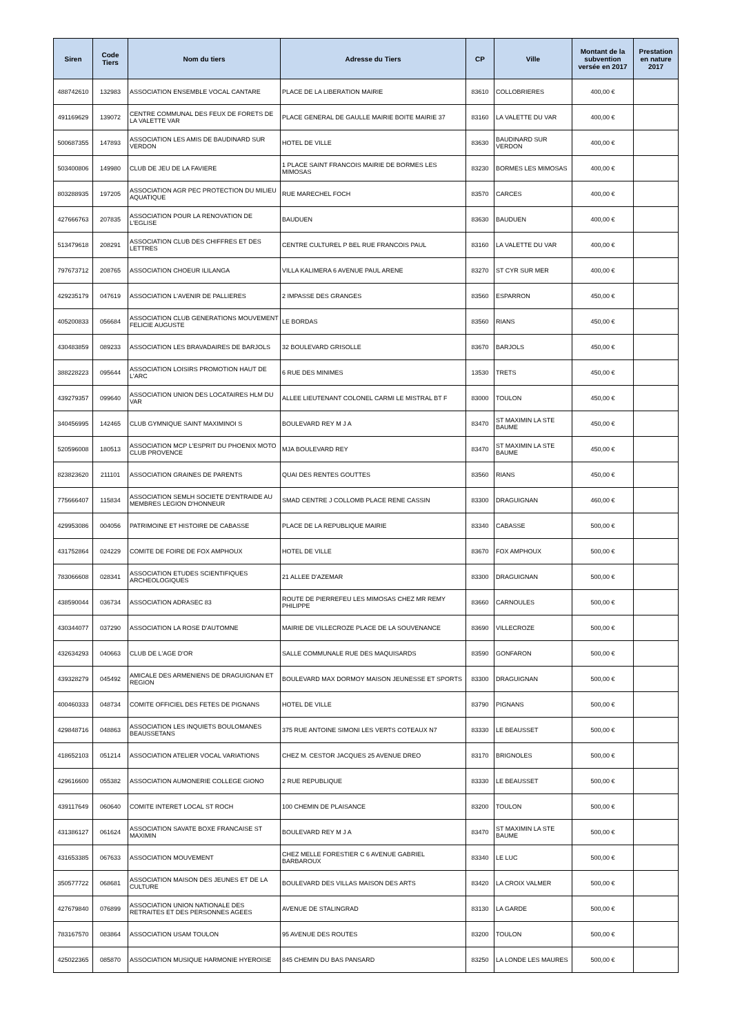| Siren | Code Tiers | Nom du tiers | Adresse du Tiers | CP | Ville | Montant de la subvention versée en 2017 | Prestation en nature 2017 |
| --- | --- | --- | --- | --- | --- | --- | --- |
| 488742610 | 132983 | ASSOCIATION ENSEMBLE VOCAL CANTARE | PLACE DE LA LIBERATION MAIRIE | 83610 | COLLOBRIERES | 400,00 € | |
| 491169629 | 139072 | CENTRE COMMUNAL DES FEUX DE FORETS DE LA VALETTE VAR | PLACE GENERAL DE GAULLE MAIRIE BOITE MAIRIE 37 | 83160 | LA VALETTE DU VAR | 400,00 € | |
| 500687355 | 147893 | ASSOCIATION LES AMIS DE BAUDINARD SUR VERDON | HOTEL DE VILLE | 83630 | BAUDINARD SUR VERDON | 400,00 € | |
| 503400806 | 149980 | CLUB DE JEU DE LA FAVIERE | 1 PLACE SAINT FRANCOIS MAIRIE DE BORMES LES MIMOSAS | 83230 | BORMES LES MIMOSAS | 400,00 € | |
| 803288935 | 197205 | ASSOCIATION AGR PEC PROTECTION DU MILIEU AQUATIQUE | RUE MARECHEL FOCH | 83570 | CARCES | 400,00 € | |
| 427666763 | 207835 | ASSOCIATION POUR LA RENOVATION DE L'EGLISE | BAUDUEN | 83630 | BAUDUEN | 400,00 € | |
| 513479618 | 208291 | ASSOCIATION CLUB DES CHIFFRES ET DES LETTRES | CENTRE CULTUREL P BEL RUE FRANCOIS PAUL | 83160 | LA VALETTE DU VAR | 400,00 € | |
| 797673712 | 208765 | ASSOCIATION CHOEUR ILILANGA | VILLA KALIMERA 6 AVENUE PAUL ARENE | 83270 | ST CYR SUR MER | 400,00 € | |
| 429235179 | 047619 | ASSOCIATION L'AVENIR DE PALLIERES | 2 IMPASSE DES GRANGES | 83560 | ESPARRON | 450,00 € | |
| 405200833 | 056684 | ASSOCIATION CLUB GENERATIONS MOUVEMENT FELICIE AUGUSTE | LE BORDAS | 83560 | RIANS | 450,00 € | |
| 430483859 | 089233 | ASSOCIATION LES BRAVADAIRES DE BARJOLS | 32 BOULEVARD GRISOLLE | 83670 | BARJOLS | 450,00 € | |
| 388228223 | 095644 | ASSOCIATION LOISIRS PROMOTION HAUT DE L'ARC | 6 RUE DES MINIMES | 13530 | TRETS | 450,00 € | |
| 439279357 | 099640 | ASSOCIATION UNION DES LOCATAIRES HLM DU VAR | ALLEE LIEUTENANT COLONEL CARMI LE MISTRAL BT F | 83000 | TOULON | 450,00 € | |
| 340456995 | 142465 | CLUB GYMNIQUE SAINT MAXIMINOI S | BOULEVARD REY M J A | 83470 | ST MAXIMIN LA STE BAUME | 450,00 € | |
| 520596008 | 180513 | ASSOCIATION MCP L'ESPRIT DU PHOENIX MOTO CLUB PROVENCE | MJA BOULEVARD REY | 83470 | ST MAXIMIN LA STE BAUME | 450,00 € | |
| 823823620 | 211101 | ASSOCIATION GRAINES DE PARENTS | QUAI DES RENTES GOUTTES | 83560 | RIANS | 450,00 € | |
| 775666407 | 115834 | ASSOCIATION SEMLH SOCIETE D'ENTRAIDE AU MEMBRES LEGION D'HONNEUR | SMAD CENTRE J COLLOMB PLACE RENE CASSIN | 83300 | DRAGUIGNAN | 460,00 € | |
| 429953086 | 004056 | PATRIMOINE ET HISTOIRE DE CABASSE | PLACE DE LA REPUBLIQUE MAIRIE | 83340 | CABASSE | 500,00 € | |
| 431752864 | 024229 | COMITE DE FOIRE DE FOX AMPHOUX | HOTEL DE VILLE | 83670 | FOX AMPHOUX | 500,00 € | |
| 783066608 | 028341 | ASSOCIATION ETUDES SCIENTIFIQUES ARCHEOLOGIQUES | 21 ALLEE D'AZEMAR | 83300 | DRAGUIGNAN | 500,00 € | |
| 438590044 | 036734 | ASSOCIATION ADRASEC 83 | ROUTE DE PIERREFEU LES MIMOSAS CHEZ MR REMY PHILIPPE | 83660 | CARNOULES | 500,00 € | |
| 430344077 | 037290 | ASSOCIATION LA ROSE D'AUTOMNE | MAIRIE DE VILLECROZE PLACE DE LA SOUVENANCE | 83690 | VILLECROZE | 500,00 € | |
| 432634293 | 040663 | CLUB DE L'AGE D'OR | SALLE COMMUNALE RUE DES MAQUISARDS | 83590 | GONFARON | 500,00 € | |
| 439328279 | 045492 | AMICALE DES ARMENIENS DE DRAGUIGNAN ET REGION | BOULEVARD MAX DORMOY MAISON JEUNESSE ET SPORTS | 83300 | DRAGUIGNAN | 500,00 € | |
| 400460333 | 048734 | COMITE OFFICIEL DES FETES DE PIGNANS | HOTEL DE VILLE | 83790 | PIGNANS | 500,00 € | |
| 429848716 | 048863 | ASSOCIATION LES INQUIETS BOULOMANES BEAUSSETANS | 375 RUE ANTOINE SIMONI LES VERTS COTEAUX N7 | 83330 | LE BEAUSSET | 500,00 € | |
| 418652103 | 051214 | ASSOCIATION ATELIER VOCAL VARIATIONS | CHEZ M. CESTOR JACQUES 25 AVENUE DREO | 83170 | BRIGNOLES | 500,00 € | |
| 429616600 | 055382 | ASSOCIATION AUMONERIE COLLEGE GIONO | 2 RUE REPUBLIQUE | 83330 | LE BEAUSSET | 500,00 € | |
| 439117649 | 060640 | COMITE INTERET LOCAL ST ROCH | 100 CHEMIN DE PLAISANCE | 83200 | TOULON | 500,00 € | |
| 431386127 | 061624 | ASSOCIATION SAVATE BOXE FRANCAISE ST MAXIMIN | BOULEVARD REY M J A | 83470 | ST MAXIMIN LA STE BAUME | 500,00 € | |
| 431653385 | 067633 | ASSOCIATION MOUVEMENT | CHEZ MELLE FORESTIER C 6 AVENUE GABRIEL BARBAROUX | 83340 | LE LUC | 500,00 € | |
| 350577722 | 068681 | ASSOCIATION MAISON DES JEUNES ET DE LA CULTURE | BOULEVARD DES VILLAS MAISON DES ARTS | 83420 | LA CROIX VALMER | 500,00 € | |
| 427679840 | 076899 | ASSOCIATION UNION NATIONALE DES RETRAITES ET DES PERSONNES AGEES | AVENUE DE STALINGRAD | 83130 | LA GARDE | 500,00 € | |
| 783167570 | 083864 | ASSOCIATION USAM TOULON | 95 AVENUE DES ROUTES | 83200 | TOULON | 500,00 € | |
| 425022365 | 085870 | ASSOCIATION MUSIQUE HARMONIE HYEROISE | 845 CHEMIN DU BAS PANSARD | 83250 | LA LONDE LES MAURES | 500,00 € | |